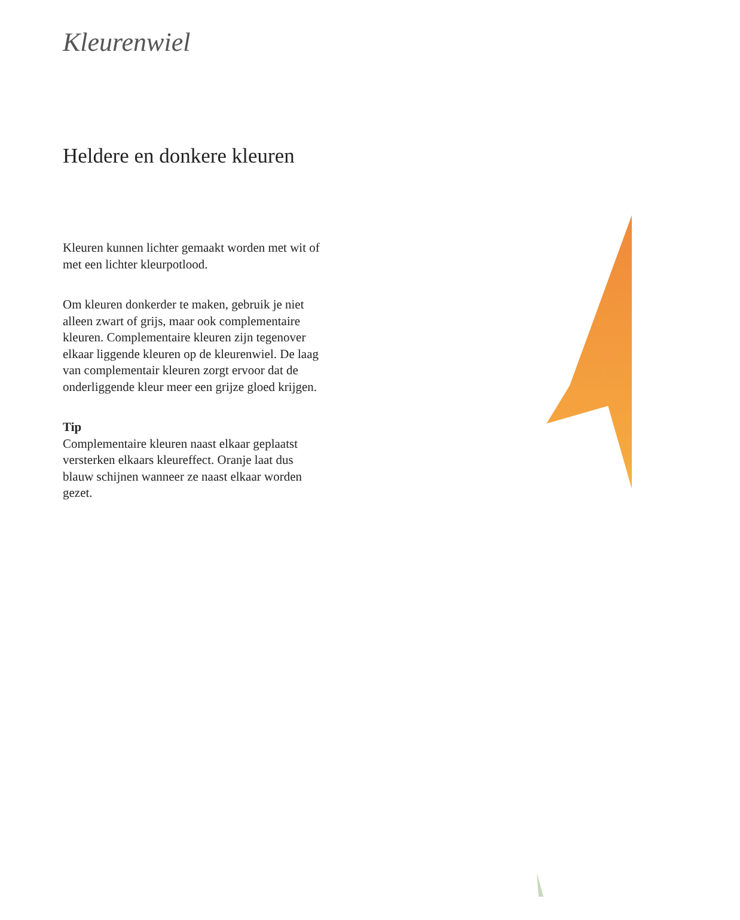Kleurenwiel
Heldere en donkere kleuren
Kleuren kunnen lichter gemaakt worden met wit of met een lichter kleurpotlood.
Om kleuren donkerder te maken, gebruik je niet alleen zwart of grijs, maar ook complementaire kleuren. Complementaire kleuren zijn tegenover elkaar liggende kleuren op de kleurenwiel. De laag van complementair kleuren zorgt ervoor dat de onderliggende kleur meer een grijze gloed krijgen.
Tip
Complementaire kleuren naast elkaar geplaatst versterken elkaars kleureffect. Oranje laat dus blauw schijnen wanneer ze naast elkaar worden gezet.